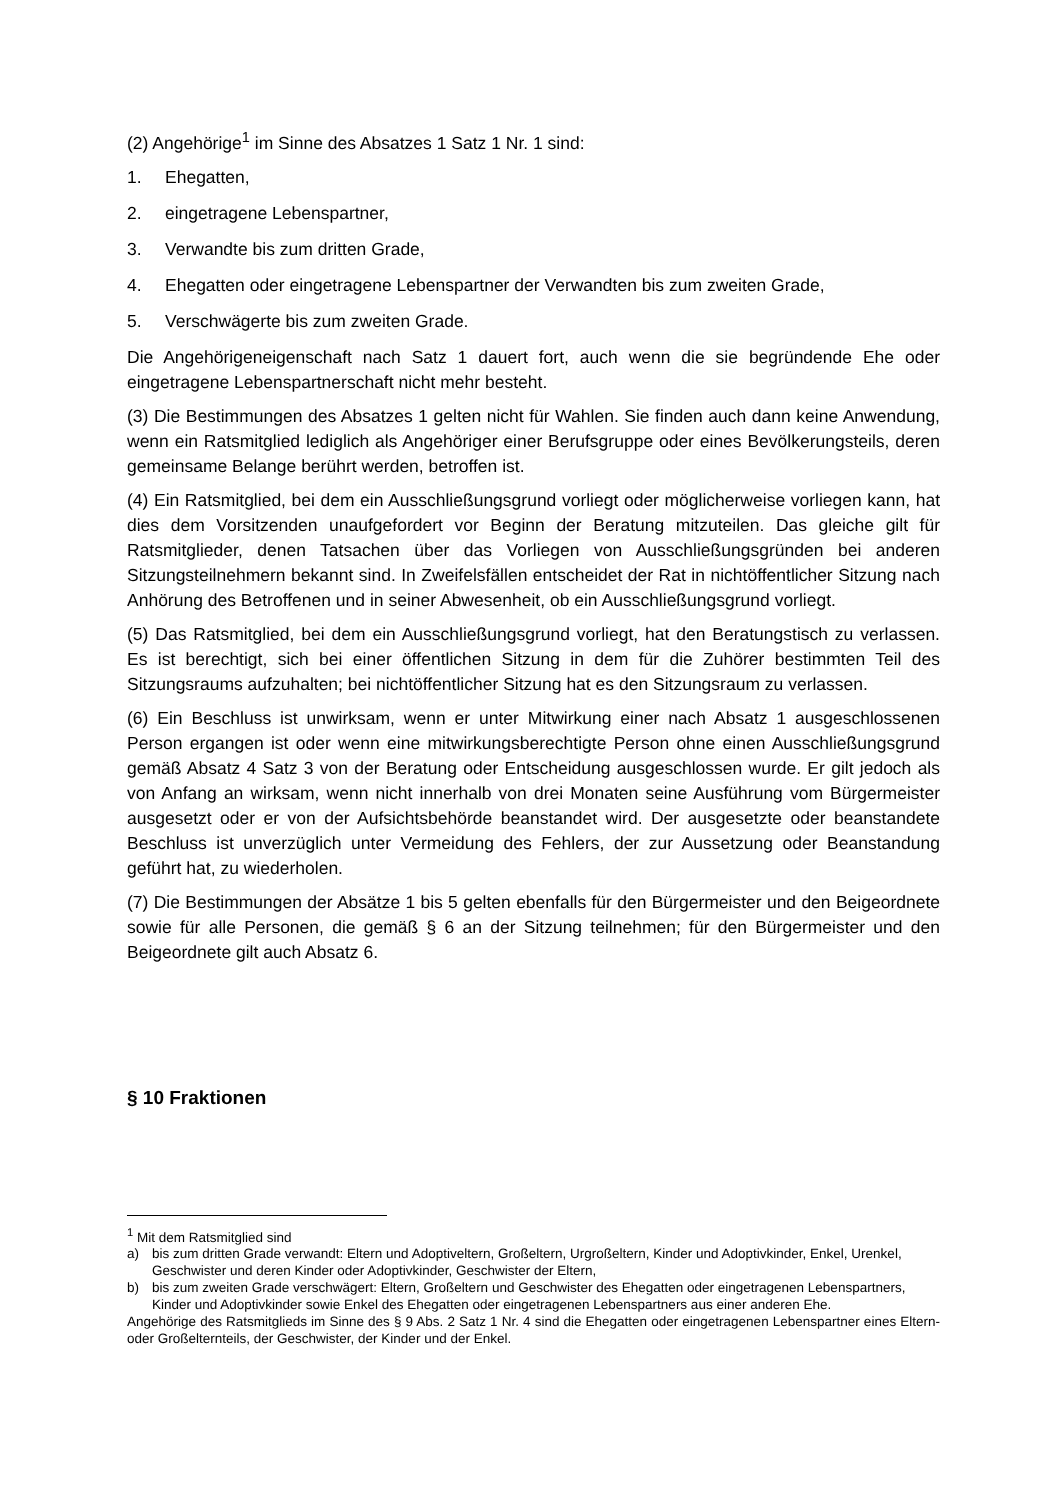(2) Angehörige<sup>1</sup> im Sinne des Absatzes 1 Satz 1 Nr. 1 sind:
1. Ehegatten,
2. eingetragene Lebenspartner,
3. Verwandte bis zum dritten Grade,
4. Ehegatten oder eingetragene Lebenspartner der Verwandten bis zum zweiten Grade,
5. Verschwägerte bis zum zweiten Grade.
Die Angehörigeneigenschaft nach Satz 1 dauert fort, auch wenn die sie begründende Ehe oder eingetragene Lebenspartnerschaft nicht mehr besteht.
(3) Die Bestimmungen des Absatzes 1 gelten nicht für Wahlen. Sie finden auch dann keine Anwendung, wenn ein Ratsmitglied lediglich als Angehöriger einer Berufsgruppe oder eines Bevölkerungsteils, deren gemeinsame Belange berührt werden, betroffen ist.
(4) Ein Ratsmitglied, bei dem ein Ausschließungsgrund vorliegt oder möglicherweise vorliegen kann, hat dies dem Vorsitzenden unaufgefordert vor Beginn der Beratung mitzuteilen. Das gleiche gilt für Ratsmitglieder, denen Tatsachen über das Vorliegen von Ausschließungsgründen bei anderen Sitzungsteilnehmern bekannt sind. In Zweifelsfällen entscheidet der Rat in nichtöffentlicher Sitzung nach Anhörung des Betroffenen und in seiner Abwesenheit, ob ein Ausschließungsgrund vorliegt.
(5) Das Ratsmitglied, bei dem ein Ausschließungsgrund vorliegt, hat den Beratungstisch zu verlassen. Es ist berechtigt, sich bei einer öffentlichen Sitzung in dem für die Zuhörer bestimmten Teil des Sitzungsraums aufzuhalten; bei nichtöffentlicher Sitzung hat es den Sitzungsraum zu verlassen.
(6) Ein Beschluss ist unwirksam, wenn er unter Mitwirkung einer nach Absatz 1 ausgeschlossenen Person ergangen ist oder wenn eine mitwirkungsberechtigte Person ohne einen Ausschließungsgrund gemäß Absatz 4 Satz 3 von der Beratung oder Entscheidung ausgeschlossen wurde. Er gilt jedoch als von Anfang an wirksam, wenn nicht innerhalb von drei Monaten seine Ausführung vom Bürgermeister ausgesetzt oder er von der Aufsichtsbehörde beanstandet wird. Der ausgesetzte oder beanstandete Beschluss ist unverzüglich unter Vermeidung des Fehlers, der zur Aussetzung oder Beanstandung geführt hat, zu wiederholen.
(7) Die Bestimmungen der Absätze 1 bis 5 gelten ebenfalls für den Bürgermeister und den Beigeordnete sowie für alle Personen, die gemäß § 6 an der Sitzung teilnehmen; für den Bürgermeister und den Beigeordnete gilt auch Absatz 6.
§ 10 Fraktionen
<sup>1</sup> Mit dem Ratsmitglied sind
a) bis zum dritten Grade verwandt: Eltern und Adoptiveltern, Großeltern, Urgroßeltern, Kinder und Adoptivkinder, Enkel, Urenkel, Geschwister und deren Kinder oder Adoptivkinder, Geschwister der Eltern,
b) bis zum zweiten Grade verschwägert: Eltern, Großeltern und Geschwister des Ehegatten oder eingetragenen Lebenspartners, Kinder und Adoptivkinder sowie Enkel des Ehegatten oder eingetragenen Lebenspartners aus einer anderen Ehe.
Angehörige des Ratsmitglieds im Sinne des § 9 Abs. 2 Satz 1 Nr. 4 sind die Ehegatten oder eingetragenen Lebenspartner eines Eltern- oder Großelternteils, der Geschwister, der Kinder und der Enkel.